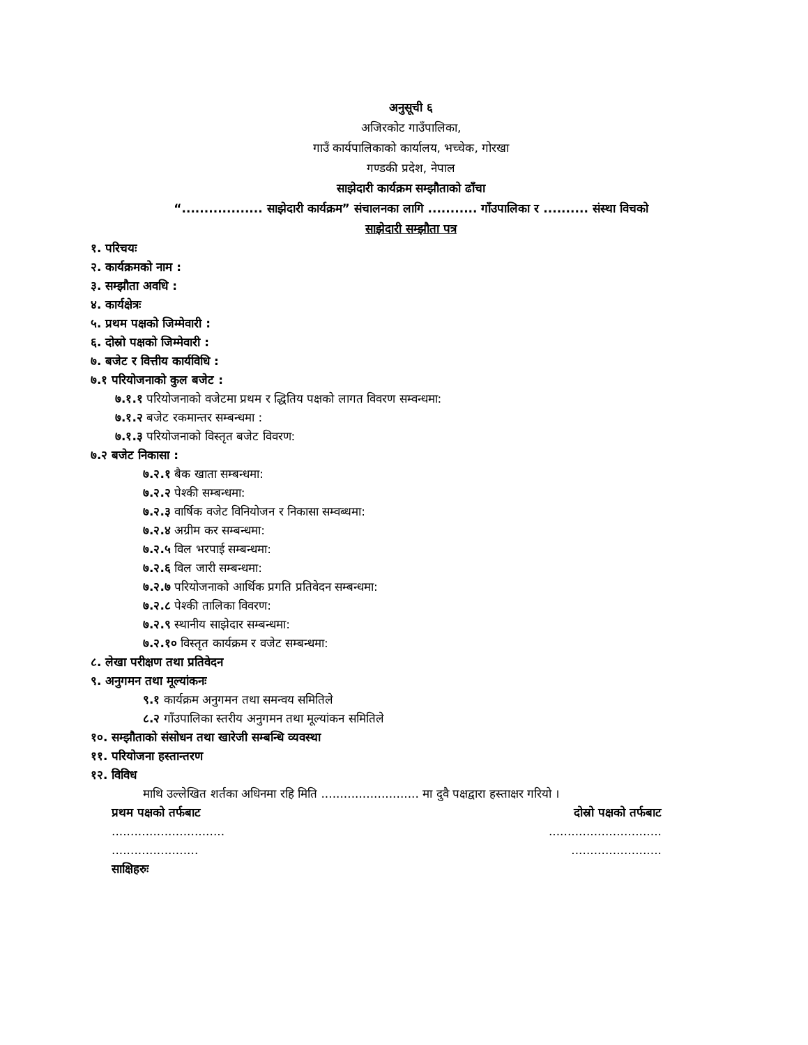अनुसूची ६
अजिरकोट गाउँपालिका,
गाउँ कार्यपालिकाको कार्यालय, भच्चेक, गोरखा
गण्डकी प्रदेश, नेपाल
साझेदारी कार्यक्रम सम्झौताको ढाँचा
“.................. साझेदारी कार्यक्रम” संचालनका लागि ........... गाँउपालिका र .......... संस्था विचको
साझेदारी सम्झौता पत्र
१. परिचयः
२. कार्यक्रमको नाम :
३. सम्झौता अवधि :
४. कार्यक्षेत्रः
५. प्रथम पक्षको जिम्मेवारी :
६. दोस्रो पक्षको जिम्मेवारी :
७. बजेट र वित्तीय कार्यविधि :
७.१ परियोजनाको कुल बजेट :
७.१.१ परियोजनाको वजेटमा प्रथम र द्धितिय पक्षको लागत विवरण सम्वन्धमा:
७.१.२ बजेट रकमान्तर सम्बन्धमा :
७.१.३ परियोजनाको विस्तृत बजेट विवरण:
७.२ बजेट निकासा :
७.२.१ बैक खाता सम्बन्धमा:
७.२.२ पेश्की सम्बन्धमा:
७.२.३ वार्षिक वजेट विनियोजन र निकासा सम्वब्धमा:
७.२.४ अग्रीम कर सम्बन्धमा:
७.२.५ विल भरपाई सम्बन्धमा:
७.२.६ विल जारी सम्बन्धमा:
७.२.७ परियोजनाको आर्थिक प्रगति प्रतिवेदन सम्बन्धमा:
७.२.८ पेश्की तालिका विवरण:
७.२.९ स्थानीय साझेदार सम्बन्धमा:
७.२.१० विस्तृत कार्यक्रम र वजेट सम्बन्धमा:
८. लेखा परीक्षण तथा प्रतिवेदन
९. अनुगमन तथा मूल्यांकनः
९.१ कार्यक्रम अनुगमन तथा समन्वय समितिले
८.२ गाँउपालिका स्तरीय अनुगमन तथा मूल्यांकन समितिले
१०. सम्झौताको संसोधन तथा खारेजी सम्बन्धि व्यवस्था
११. परियोजना हस्तान्तरण
१२. विविध
माथि उल्लेखित शर्तका अधिनमा रहि मिति .......................... मा दुवै पक्षद्वारा हस्ताक्षर गरियो ।
प्रथम पक्षको तर्फबाट दोस्रो पक्षको तर्फबाट
.............................. ..............................
....................... ........................
साक्षिहरुः